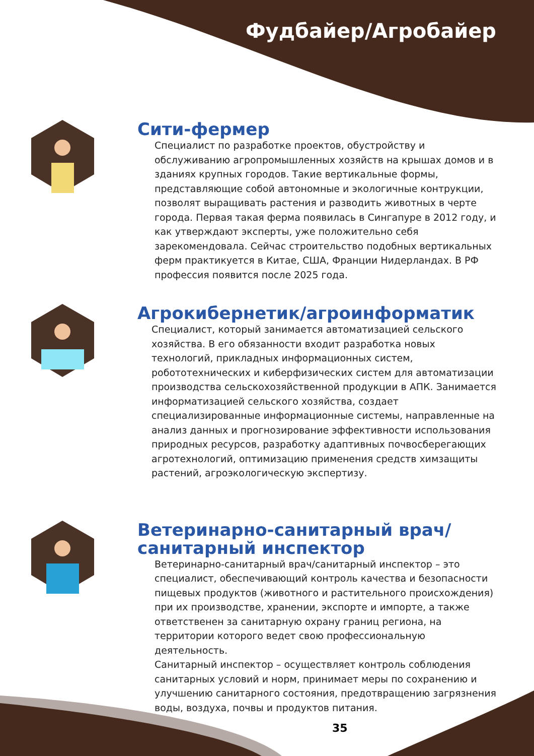Фудбайер/Агробайер
Сити-фермер
Специалист по разработке проектов, обустройству и обслуживанию агропромышленных хозяйств на крышах домов и в зданиях крупных городов. Такие вертикальные формы, представляющие собой автономные и экологичные контрукции, позволят выращивать растения и разводить животных в черте города. Первая такая ферма появилась в Сингапуре в 2012 году, и как утверждают эксперты, уже положительно себя зарекомендовала. Сейчас строительство подобных вертикальных ферм практикуется в Китае, США, Франции Нидерландах. В РФ профессия появится после 2025 года.
Агрокибернетик/агроинформатик
Специалист, который занимается автоматизацией сельского хозяйства. В его обязанности входит разработка новых технологий, прикладных информационных систем, робототехнических и киберфизических систем для автоматизации производства сельскохозяйственной продукции в АПК. Занимается информатизацией сельского хозяйства, создает специализированные информационные системы, направленные на анализ данных и прогнозирование эффективности использования природных ресурсов, разработку адаптивных почвосберегающих агротехнологий, оптимизацию применения средств химзащиты растений, агроэкологическую экспертизу.
Ветеринарно-санитарный врач/ санитарный инспектор
Ветеринарно-санитарный врач/санитарный инспектор – это специалист, обеспечивающий контроль качества и безопасности пищевых продуктов (животного и растительного происхождения) при их производстве, хранении, экспорте и импорте, а также ответственен за санитарную охрану границ региона, на территории которого ведет свою профессиональную деятельность.
Санитарный инспектор – осуществляет контроль соблюдения санитарных условий и норм, принимает меры по сохранению и улучшению санитарного состояния, предотвращению загрязнения воды, воздуха, почвы и продуктов питания.
35